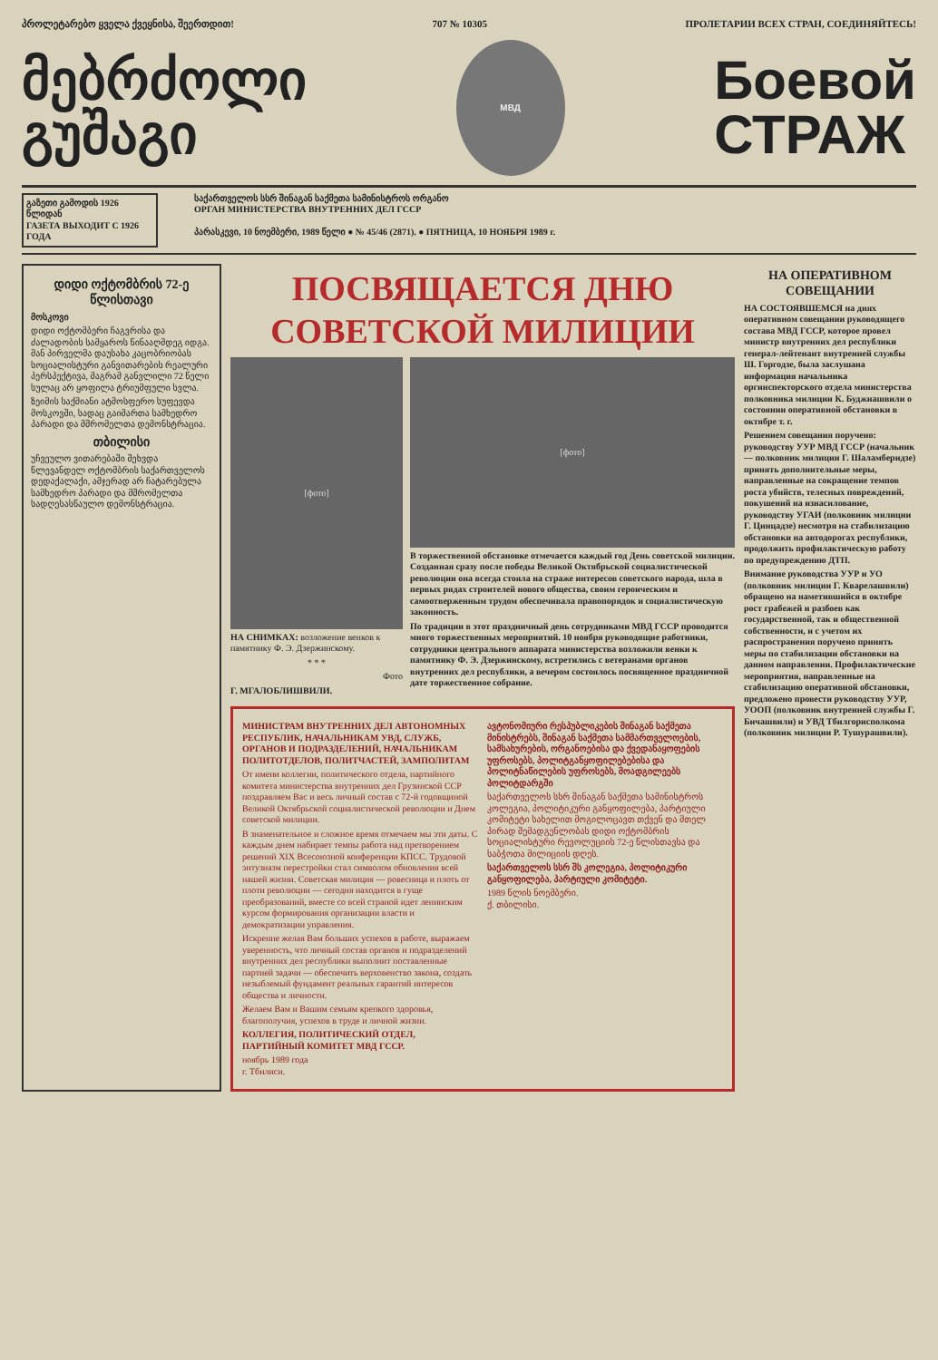პროლეტარებო ყველა ქვეყნისა, შეერთდით! 707 № 10305 ПРОЛЕТАРИИ ВСЕХ СТРАН, СОЕДИНЯЙТЕСЬ!
მებრძოლი
გუშაგი
МВД
Боевой
СТРАЖ
გაზეთი გამოდის 1926 წლიდან
ГАЗЕТА ВЫХОДИТ С 1926 ГОДА
საქართველოს სსრ შინაგან საქმეთა სამინისტროს ორგანო
ОРГАН МИНИСТЕРСТВА ВНУТРЕННИХ ДЕЛ ГССР
პარასკევი, 10 ნოემბერი, 1989 წელი ● № 45/46 (2871). ● ПЯТНИЦА, 10 НОЯБРЯ 1989 г.
დიდი ოქტომბრის 72-ე წლისთავი
მოსკოვი
დიდი ოქტომბერი ჩაგვრისა და ძალადობის სამყაროს წინააღმდეგ იდგა. მან პირველმა დაუსახა კაცობრიობას სოციალისტური განვითარების რეალური პერსპექტივა, მაგრამ განვლილი 72 წელი სულაც არ ყოფილა ტრიუმფული სვლა.
ზეიმის საქმიანი ატმოსფერო სუფევდა მოსკოვში, სადაც გაიმართა სამხედრო პარადი და მშრომელთა დემონსტრაცია.
თბილისი
უჩვეულო ვითარებაში შეხვდა წლევანდელ ოქტომბრის საქართველოს დედაქალაქი, ამჯერად არ ჩატარებულა სამხედრო პარადი და მშრომელთა სადღესასწაულო დემონსტრაცია.
ПОСВЯЩАЕТСЯ ДНЮ
СОВЕТСКОЙ МИЛИЦИИ
[фото]
НА СНИМКАХ: возложение венков к памятнику Ф. Э. Дзержинскому.
* * *
Фото
Г. МГАЛОБЛИШВИЛИ.
[фото]
В торжественной обстановке отмечается каждый год День советской милиции. Созданная сразу после победы Великой Октябрьской социалистической революции она всегда стояла на страже интересов советского народа, шла в первых рядах строителей нового общества, своим героическим и самоотверженным трудом обеспечивала правопорядок и социалистическую законность.
По традиции в этот праздничный день сотрудниками МВД ГССР проводится много торжественных мероприятий. 10 ноября руководящие работники, сотрудники центрального аппарата министерства возложили венки к памятнику Ф. Э. Дзержинскому, встретились с ветеранами органов внутренних дел республики, а вечером состоялось посвященное праздничной дате торжественное собрание.
МИНИСТРАМ ВНУТРЕННИХ ДЕЛ АВТОНОМНЫХ РЕСПУБЛИК, НАЧАЛЬНИКАМ УВД, СЛУЖБ, ОРГАНОВ И ПОДРАЗДЕЛЕНИЙ, НАЧАЛЬНИКАМ ПОЛИТОТДЕЛОВ, ПОЛИТЧАСТЕЙ, ЗАМПОЛИТАМ
От имени коллегии, политического отдела, партийного комитета министерства внутренних дел Грузинской ССР поздравляем Вас и весь личный состав с 72-й годовщиной Великой Октябрьской социалистической революции и Днем советской милиции.
В знаменательное и сложное время отмечаем мы эти даты. С каждым днем набирает темпы работа над претворением решений XIX Всесоюзной конференции КПСС. Трудовой энтузиазм перестройки стал символом обновления всей нашей жизни. Советская милиция — ровесница и плоть от плоти революции — сегодня находится в гуще преобразований, вместе со всей страной идет ленинским курсом формирования организации власти и демократизации управления.
Искренне желая Вам больших успехов в работе, выражаем уверенность, что личный состав органов и подразделений внутренних дел республики выполнит поставленные партией задачи — обеспечить верховенство закона, создать незыблемый фундамент реальных гарантий интересов общества и личности.
Желаем Вам и Вашим семьям крепкого здоровья, благополучия, успехов в труде и личной жизни.
КОЛЛЕГИЯ, ПОЛИТИЧЕСКИЙ ОТДЕЛ, ПАРТИЙНЫЙ КОМИТЕТ МВД ГССР.
ноябрь 1989 года
г. Тбилиси.
ავტონომიური რესპუბლიკების შინაგან საქმეთა მინისტრებს, შინაგან საქმეთა სამმართველოების, სამსახურების, ორგანოებისა და ქვედანაყოფების უფროსებს, პოლიტგანყოფილებებისა და პოლიტნაწილების უფროსებს, მოადგილეებს პოლიტდარგში
საქართველოს სსრ შინაგან საქმეთა სამინისტროს კოლეგია, პოლიტიკური განყოფილება, პარტიული კომიტეტი სახელით მოგილოცავთ თქვენ და მთელ პირად შემადგენლობას დიდი ოქტომბრის სოციალისტური რევოლუციის 72-ე წლისთავსა და საბჭოთა მილიციის დღეს.
საქართველოს სსრ შს კოლეგია, პოლიტიკური განყოფილება, პარტიული კომიტეტი.
1989 წლის ნოემბერი.
ქ. თბილისი.
НА ОПЕРАТИВНОМ СОВЕЩАНИИ
НА СОСТОЯВШЕМСЯ на днях оперативном совещании руководящего состава МВД ГССР, которое провел министр внутренних дел республики генерал-лейтенант внутренней службы Ш. Горгодзе, была заслушана информация начальника оргинспекторского отдела министерства полковника милиции К. Буджиашвили о состоянии оперативной обстановки в октябре т. г.
Решением совещания поручено: руководству УУР МВД ГССР (начальник — полковник милиции Г. Шаламберидзе) принять дополнительные меры, направленные на сокращение темпов роста убийств, телесных повреждений, покушений на изнасилование, руководству УГАИ (полковник милиции Г. Цинцадзе) несмотря на стабилизацию обстановки на автодорогах республики, продолжить профилактическую работу по предупреждению ДТП.
Внимание руководства УУР и УО (полковник милиции Г. Кварелашвили) обращено на наметившийся в октябре рост грабежей и разбоев как государственной, так и общественной собственности, и с учетом их распространения поручено принять меры по стабилизации обстановки на данном направлении. Профилактические мероприятия, направленные на стабилизацию оперативной обстановки, предложено провести руководству УУР, УООП (полковник внутренней службы Г. Бичашвили) и УВД Тбилгорисполкома (полковник милиции Р. Тушурашвили).